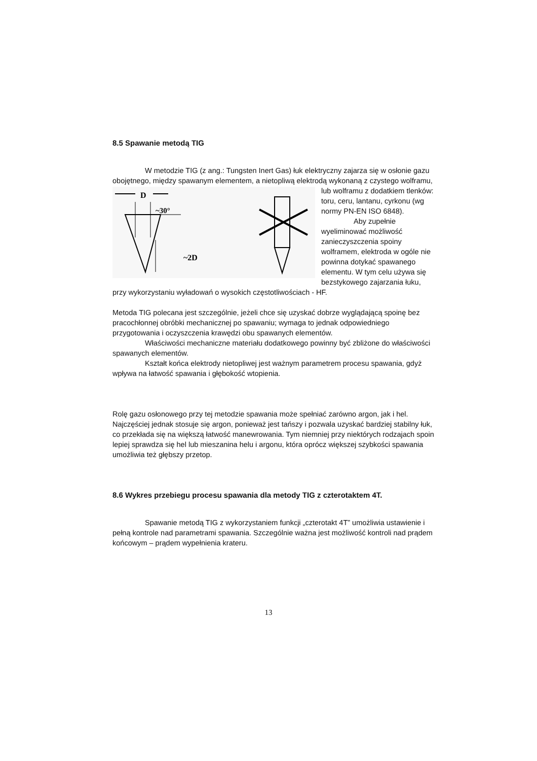8.5 Spawanie metodą TIG
W metodzie TIG (z ang.: Tungsten Inert Gas) łuk elektryczny zajarza się w osłonie gazu obojętnego, między spawanym elementem, a nietopliwą elektrodą wykonaną z czystego wolframu,
D
~30°
~2D
lub wolframu z dodatkiem tlenków: toru, ceru, lantanu, cyrkonu (wg normy PN-EN ISO 6848).
Aby zupełnie wyeliminować możliwość zanieczyszczenia spoiny wolframem, elektroda w ogóle nie powinna dotykać spawanego elementu. W tym celu używa się bezstykowego zajarzania łuku, przy wykorzystaniu wyładowań o wysokich częstotliwościach - HF.
Metoda TIG polecana jest szczególnie, jeżeli chce się uzyskać dobrze wyglądającą spoinę bez pracochłonnej obróbki mechanicznej po spawaniu; wymaga to jednak odpowiedniego przygotowania i oczyszczenia krawędzi obu spawanych elementów.
Właściwości mechaniczne materiału dodatkowego powinny być zbliżone do właściwości spawanych elementów.
Kształt końca elektrody nietopliwej jest ważnym parametrem procesu spawania, gdyż wpływa na łatwość spawania i głębokość wtopienia.
Rolę gazu osłonowego przy tej metodzie spawania może spełniać zarówno argon, jak i hel. Najczęściej jednak stosuje się argon, ponieważ jest tańszy i pozwala uzyskać bardziej stabilny łuk, co przekłada się na większą łatwość manewrowania. Tym niemniej przy niektórych rodzajach spoin lepiej sprawdza się hel lub mieszanina helu i argonu, która oprócz większej szybkości spawania umożliwia też głębszy przetop.
8.6 Wykres przebiegu procesu spawania dla metody TIG z czterotaktem 4T.
Spawanie metodą TIG z wykorzystaniem funkcji „czterotakt 4T” umożliwia ustawienie i pełną kontrole nad parametrami spawania. Szczególnie ważna jest możliwość kontroli nad prądem końcowym – prądem wypełnienia krateru.
13